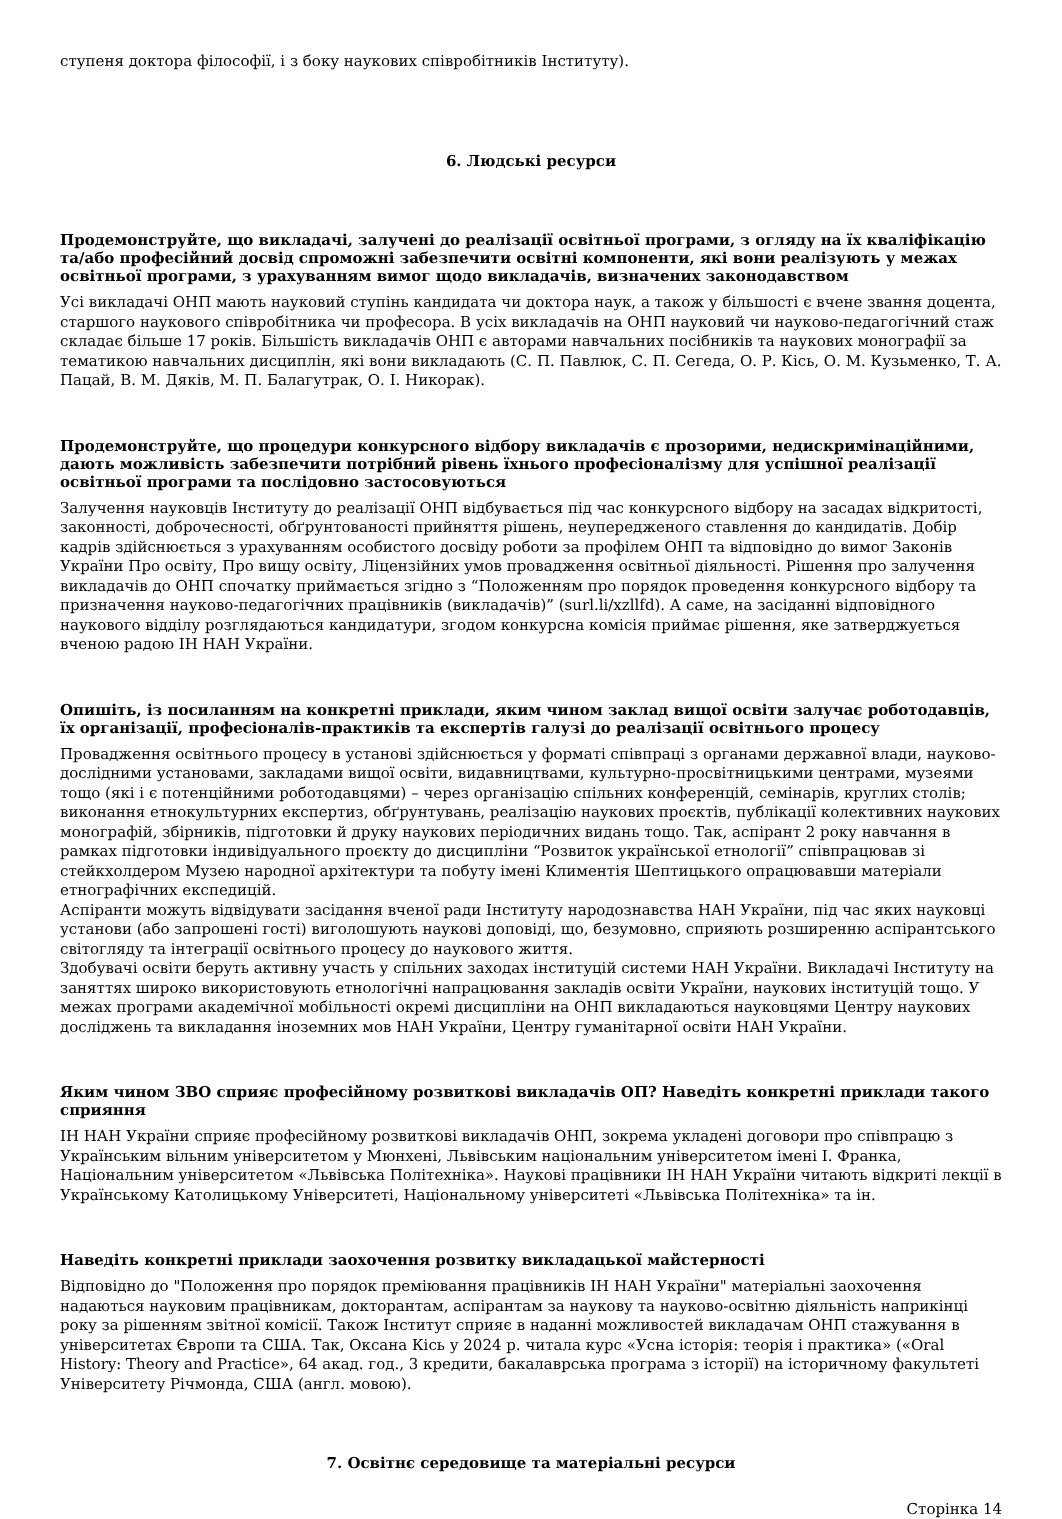ступеня доктора філософії, і з боку наукових співробітників Інституту).
6. Людські ресурси
Продемонструйте, що викладачі, залучені до реалізації освітньої програми, з огляду на їх кваліфікацію та/або професійний досвід спроможні забезпечити освітні компоненти, які вони реалізують у межах освітньої програми, з урахуванням вимог щодо викладачів, визначених законодавством
Усі викладачі ОНП мають науковий ступінь кандидата чи доктора наук, а також у більшості є вчене звання доцента, старшого наукового співробітника чи професора. В усіх викладачів на ОНП науковий чи науково-педагогічний стаж складає більше 17 років. Більшість викладачів ОНП є авторами навчальних посібників та наукових монографії за тематикою навчальних дисциплін, які вони викладають (С. П. Павлюк, С. П. Сегеда, О. Р. Кісь, О. М. Кузьменко, Т. А. Пацай, В. М. Дяків, М. П. Балагутрак, О. І. Никорак).
Продемонструйте, що процедури конкурсного відбору викладачів є прозорими, недискримінаційними, дають можливість забезпечити потрібний рівень їхнього професіоналізму для успішної реалізації освітньої програми та послідовно застосовуються
Залучення науковців Інституту до реалізації ОНП відбувається під час конкурсного відбору на засадах відкритості, законності, доброчесності, обґрунтованості прийняття рішень, неупередженого ставлення до кандидатів. Добір кадрів здійснюється з урахуванням особистого досвіду роботи за профілем ОНП та відповідно до вимог Законів України Про освіту, Про вищу освіту, Ліцензійних умов провадження освітньої діяльності. Рішення про залучення викладачів до ОНП спочатку приймається згідно з “Положенням про порядок проведення конкурсного відбору та призначення науково-педагогічних працівників (викладачів)” (surl.li/xzllfd). А саме, на засіданні відповідного наукового відділу розглядаються кандидатури, згодом конкурсна комісія приймає рішення, яке затверджується вченою радою ІН НАН України.
Опишіть, із посиланням на конкретні приклади, яким чином заклад вищої освіти залучає роботодавців, їх організації, професіоналів-практиків та експертів галузі до реалізації освітнього процесу
Провадження освітнього процесу в установі здійснюється у форматі співпраці з органами державної влади, науково-дослідними установами, закладами вищої освіти, видавництвами, культурно-просвітницькими центрами, музеями тощо (які і є потенційними роботодавцями) – через організацію спільних конференцій, семінарів, круглих столів; виконання етнокультурних експертиз, обґрунтувань, реалізацію наукових проєктів, публікації колективних наукових монографій, збірників, підготовки й друку наукових періодичних видань тощо. Так, аспірант 2 року навчання в рамках підготовки індивідуального проєкту до дисципліни “Розвиток української етнології” співпрацював зі стейкхолдером Музею народної архітектури та побуту імені Климентія Шептицького опрацювавши матеріали етнографічних експедицій.
Аспіранти можуть відвідувати засідання вченої ради Інституту народознавства НАН України, під час яких науковці установи (або запрошені гості) виголошують наукові доповіді, що, безумовно, сприяють розширенню аспірантського світогляду та інтеграції освітнього процесу до наукового життя.
Здобувачі освіти беруть активну участь у спільних заходах інституцій системи НАН України. Викладачі Інституту на заняттях широко використовують етнологічні напрацювання закладів освіти України, наукових інституцій тощо. У межах програми академічної мобільності окремі дисципліни на ОНП викладаються науковцями Центру наукових досліджень та викладання іноземних мов НАН України, Центру гуманітарної освіти НАН України.
Яким чином ЗВО сприяє професійному розвиткові викладачів ОП? Наведіть конкретні приклади такого сприяння
ІН НАН України сприяє професійному розвиткові викладачів ОНП, зокрема укладені договори про співпрацю з Українським вільним університетом у Мюнхені, Львівським національним університетом імені І. Франка, Національним університетом «Львівська Політехніка». Наукові працівники ІН НАН України читають відкриті лекції в Українському Католицькому Університеті, Національному університеті «Львівська Політехніка» та ін.
Наведіть конкретні приклади заохочення розвитку викладацької майстерності
Відповідно до "Положення про порядок преміювання працівників ІН НАН України" матеріальні заохочення надаються науковим працівникам, докторантам, аспірантам за наукову та науково-освітню діяльність наприкінці року за рішенням звітної комісії. Також Інститут сприяє в наданні можливостей викладачам ОНП стажування в університетах Європи та США. Так, Оксана Кісь у 2024 р. читала курс «Усна історія: теорія і практика» («Oral History: Theory and Practice», 64 акад. год., 3 кредити, бакалаврська програма з історії) на історичному факультеті Університету Річмонда, США (англ. мовою).
7. Освітнє середовище та матеріальні ресурси
Сторінка 14